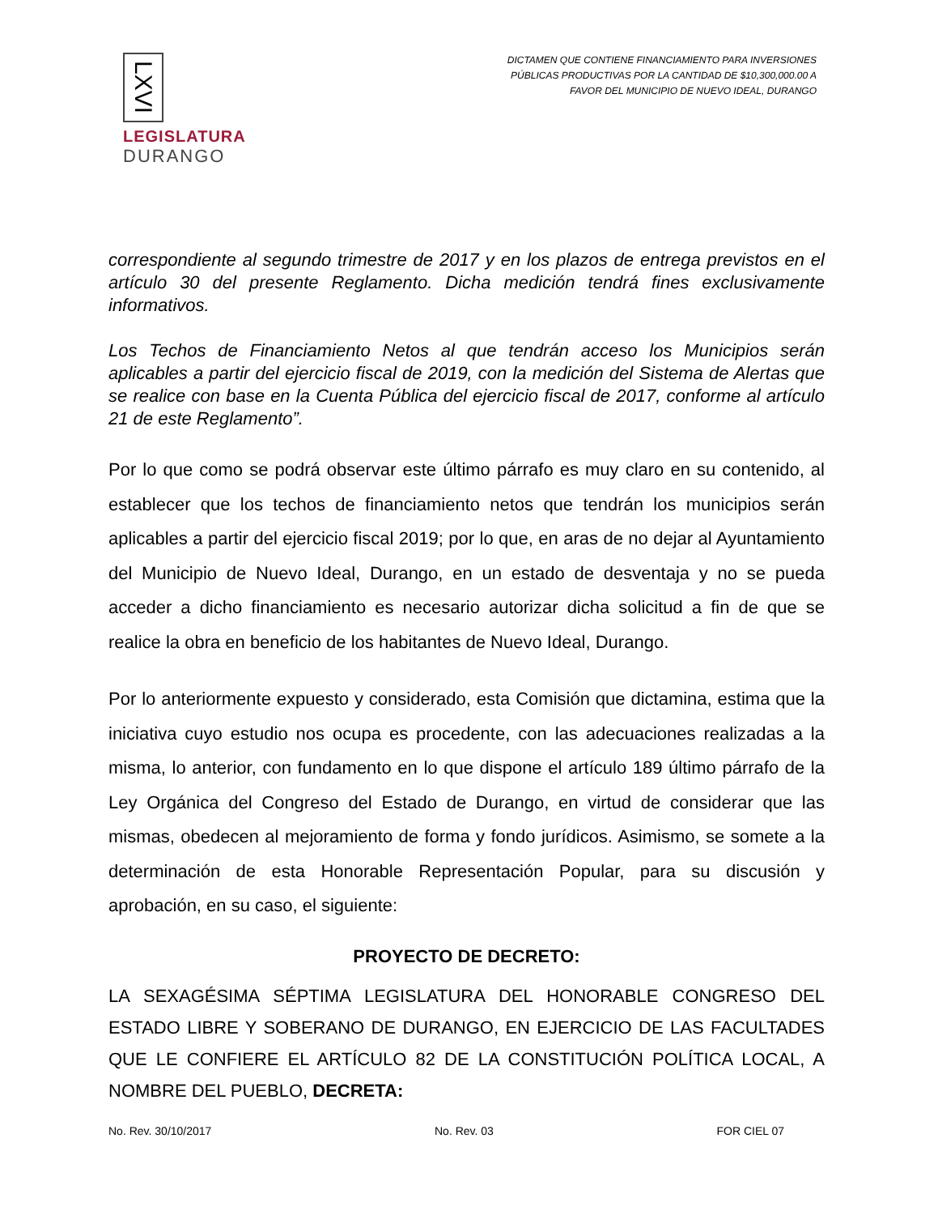LXVI
LEGISLATURA
DURANGO
DICTAMEN QUE CONTIENE FINANCIAMIENTO PARA INVERSIONES PÚBLICAS PRODUCTIVAS POR LA CANTIDAD DE $10,300,000.00 A FAVOR DEL MUNICIPIO DE NUEVO IDEAL, DURANGO
correspondiente al segundo trimestre de 2017 y en los plazos de entrega previstos en el artículo 30 del presente Reglamento. Dicha medición tendrá fines exclusivamente informativos.
Los Techos de Financiamiento Netos al que tendrán acceso los Municipios serán aplicables a partir del ejercicio fiscal de 2019, con la medición del Sistema de Alertas que se realice con base en la Cuenta Pública del ejercicio fiscal de 2017, conforme al artículo 21 de este Reglamento”.
Por lo que como se podrá observar este último párrafo es muy claro en su contenido, al establecer que los techos de financiamiento netos que tendrán los municipios serán aplicables a partir del ejercicio fiscal 2019; por lo que, en aras de no dejar al Ayuntamiento del Municipio de Nuevo Ideal, Durango, en un estado de desventaja y no se pueda acceder a dicho financiamiento es necesario autorizar dicha solicitud a fin de que se realice la obra en beneficio de los habitantes de Nuevo Ideal, Durango.
Por lo anteriormente expuesto y considerado, esta Comisión que dictamina, estima que la iniciativa cuyo estudio nos ocupa es procedente, con las adecuaciones realizadas a la misma, lo anterior, con fundamento en lo que dispone el artículo 189 último párrafo de la Ley Orgánica del Congreso del Estado de Durango, en virtud de considerar que las mismas, obedecen al mejoramiento de forma y fondo jurídicos. Asimismo, se somete a la determinación de esta Honorable Representación Popular, para su discusión y aprobación, en su caso, el siguiente:
PROYECTO DE DECRETO:
LA SEXAGÉSIMA SÉPTIMA LEGISLATURA DEL HONORABLE CONGRESO DEL ESTADO LIBRE Y SOBERANO DE DURANGO, EN EJERCICIO DE LAS FACULTADES QUE LE CONFIERE EL ARTÍCULO 82 DE LA CONSTITUCIÓN POLÍTICA LOCAL, A NOMBRE DEL PUEBLO, DECRETA:
No. Rev. 30/10/2017 No. Rev. 03 FOR CIEL 07